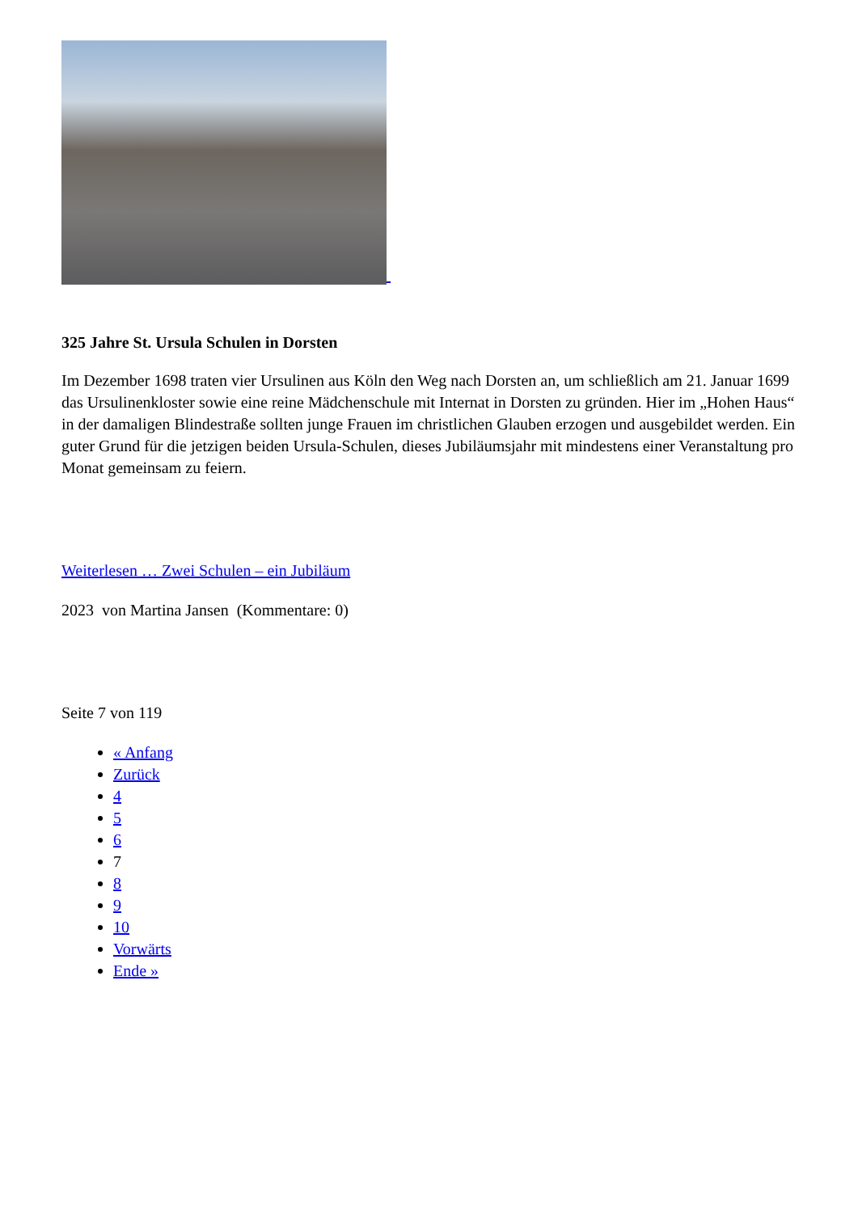325 Jahre St. Ursula Schulen in Dorsten
Im Dezember 1698 traten vier Ursulinen aus Köln den Weg nach Dorsten an, um schließlich am 21. Januar 1699 das Ursulinenkloster sowie eine reine Mädchenschule mit Internat in Dorsten zu gründen. Hier im „Hohen Haus“ in der damaligen Blindestraße sollten junge Frauen im christlichen Glauben erzogen und ausgebildet werden. Ein guter Grund für die jetzigen beiden Ursula-Schulen, dieses Jubiläumsjahr mit mindestens einer Veranstaltung pro Monat gemeinsam zu feiern.
Weiterlesen … Zwei Schulen – ein Jubiläum
2023 von Martina Jansen (Kommentare: 0)
Seite 7 von 119
« Anfang
Zurück
4
5
6
7
8
9
10
Vorwärts
Ende »